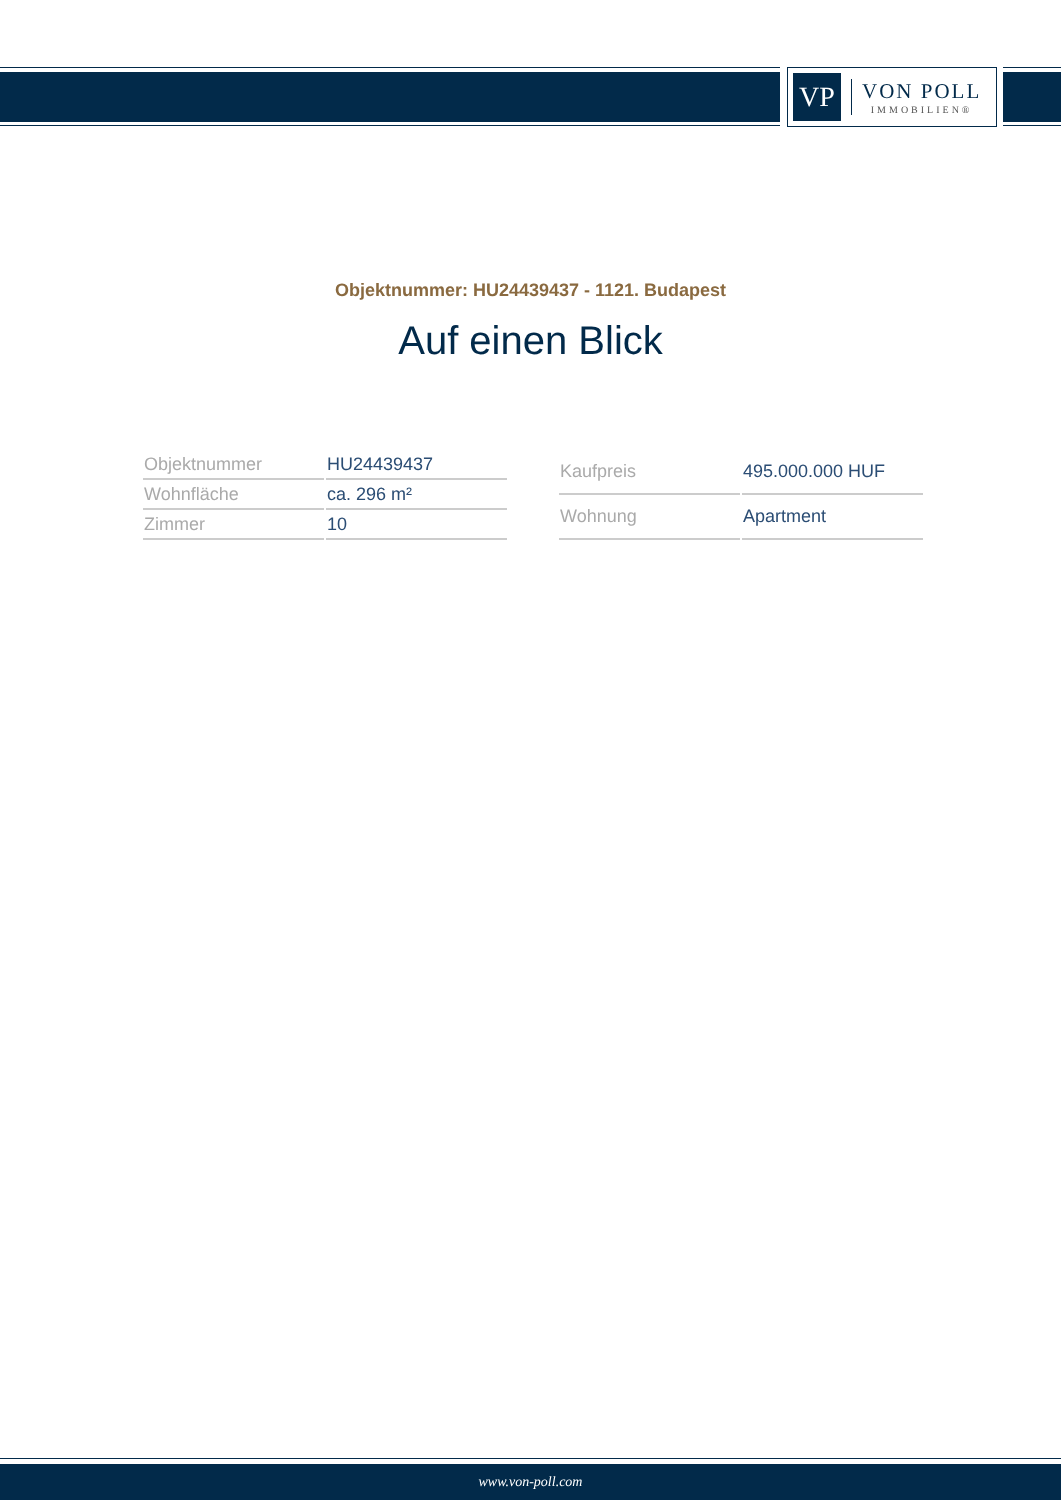VP
VON POLL
IMMOBILIEN®
Objektnummer: HU24439437 - 1121. Budapest
Auf einen Blick
| Objektnummer | HU24439437 |
| Wohnfläche | ca. 296 m² |
| Zimmer | 10 |
| Kaufpreis | 495.000.000 HUF |
| Wohnung | Apartment |
www.von-poll.com